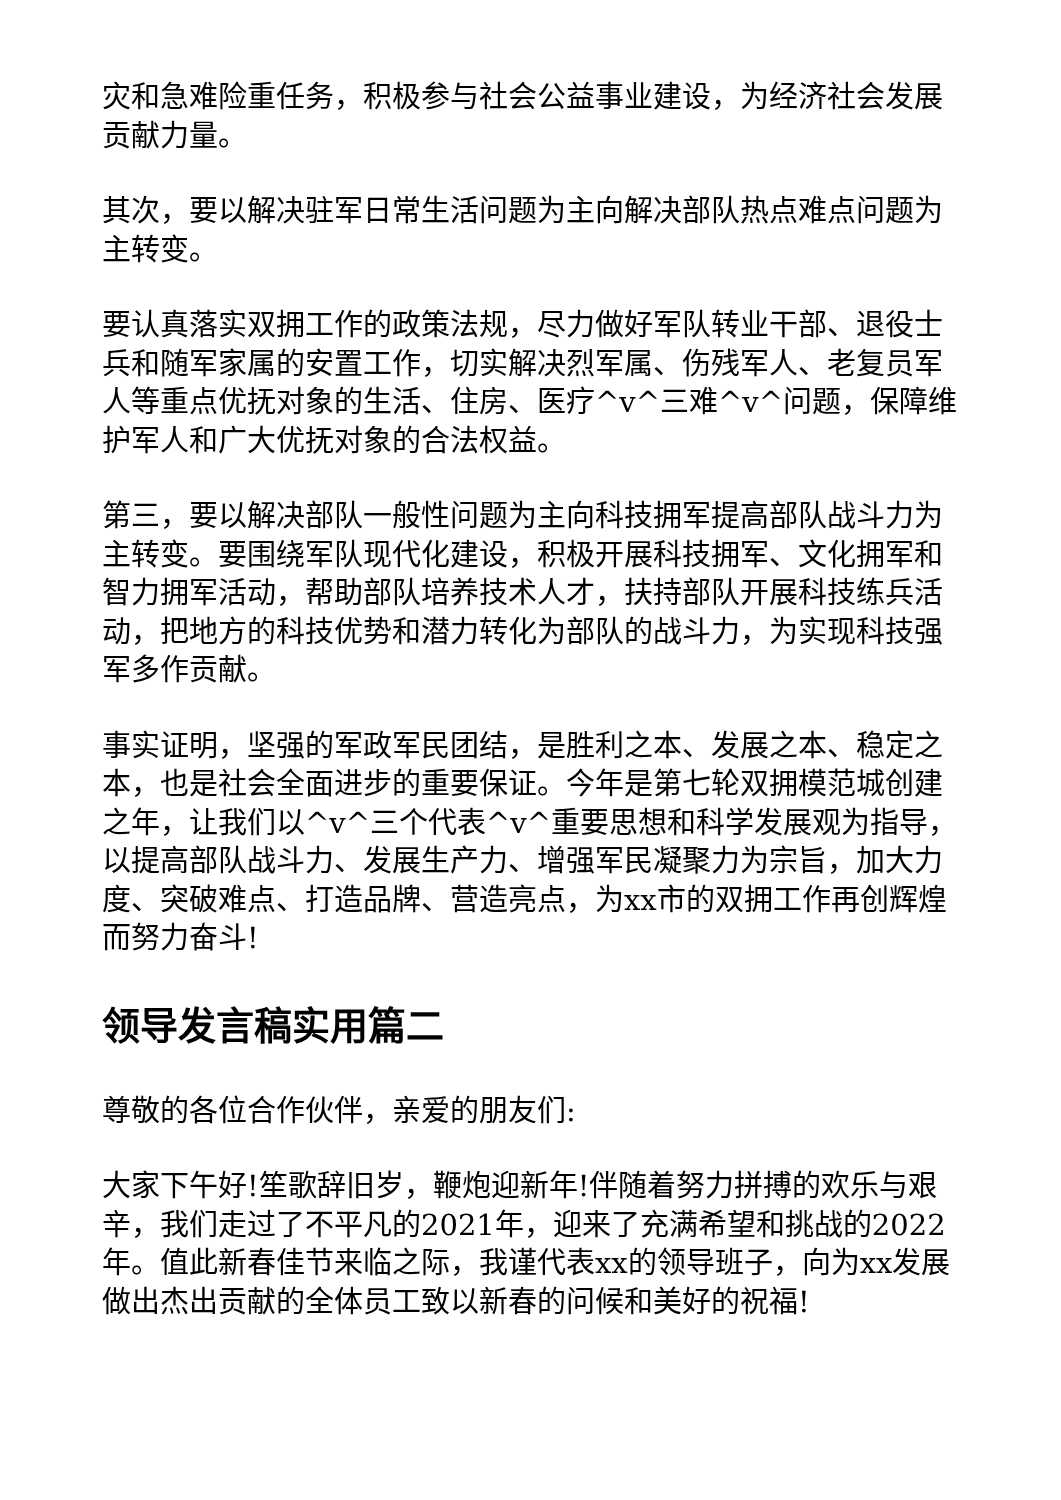灾和急难险重任务，积极参与社会公益事业建设，为经济社会发展贡献力量。
其次，要以解决驻军日常生活问题为主向解决部队热点难点问题为主转变。
要认真落实双拥工作的政策法规，尽力做好军队转业干部、退役士兵和随军家属的安置工作，切实解决烈军属、伤残军人、老复员军人等重点优抚对象的生活、住房、医疗^v^三难^v^问题，保障维护军人和广大优抚对象的合法权益。
第三，要以解决部队一般性问题为主向科技拥军提高部队战斗力为主转变。要围绕军队现代化建设，积极开展科技拥军、文化拥军和智力拥军活动，帮助部队培养技术人才，扶持部队开展科技练兵活动，把地方的科技优势和潜力转化为部队的战斗力，为实现科技强军多作贡献。
事实证明，坚强的军政军民团结，是胜利之本、发展之本、稳定之本，也是社会全面进步的重要保证。今年是第七轮双拥模范城创建之年，让我们以^v^三个代表^v^重要思想和科学发展观为指导，以提高部队战斗力、发展生产力、增强军民凝聚力为宗旨，加大力度、突破难点、打造品牌、营造亮点，为xx市的双拥工作再创辉煌而努力奋斗!
领导发言稿实用篇二
尊敬的各位合作伙伴，亲爱的朋友们:
大家下午好!笙歌辞旧岁，鞭炮迎新年!伴随着努力拼搏的欢乐与艰辛，我们走过了不平凡的2021年，迎来了充满希望和挑战的2022年。值此新春佳节来临之际，我谨代表xx的领导班子，向为xx发展做出杰出贡献的全体员工致以新春的问候和美好的祝福!